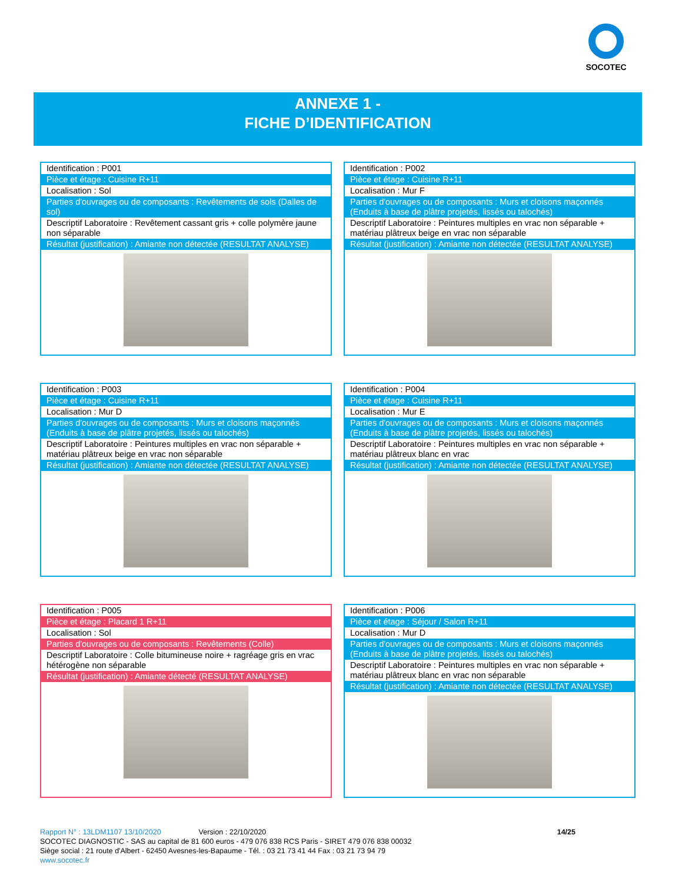SOCOTEC
ANNEXE 1 -
FICHE D’IDENTIFICATION
Identification : P001
Pièce et étage : Cuisine R+11
Localisation : Sol
Parties d'ouvrages ou de composants : Revêtements de sols (Dalles de sol)
Descriptif Laboratoire : Revêtement cassant gris + colle polymère jaune non séparable
Résultat (justification) : Amiante non détectée (RESULTAT ANALYSE)
Identification : P002
Pièce et étage : Cuisine R+11
Localisation : Mur F
Parties d'ouvrages ou de composants : Murs et cloisons maçonnés (Enduits à base de plâtre projetés, lissés ou talochés)
Descriptif Laboratoire : Peintures multiples en vrac non séparable + matériau plâtreux beige en vrac non séparable
Résultat (justification) : Amiante non détectée (RESULTAT ANALYSE)
Identification : P003
Pièce et étage : Cuisine R+11
Localisation : Mur D
Parties d'ouvrages ou de composants : Murs et cloisons maçonnés (Enduits à base de plâtre projetés, lissés ou talochés)
Descriptif Laboratoire : Peintures multiples en vrac non séparable + matériau plâtreux beige en vrac non séparable
Résultat (justification) : Amiante non détectée (RESULTAT ANALYSE)
Identification : P004
Pièce et étage : Cuisine R+11
Localisation : Mur E
Parties d'ouvrages ou de composants : Murs et cloisons maçonnés (Enduits à base de plâtre projetés, lissés ou talochés)
Descriptif Laboratoire : Peintures multiples en vrac non séparable + matériau plâtreux blanc en vrac
Résultat (justification) : Amiante non détectée (RESULTAT ANALYSE)
Identification : P005
Pièce et étage : Placard 1 R+11
Localisation : Sol
Parties d'ouvrages ou de composants : Revêtements (Colle)
Descriptif Laboratoire : Colle bitumineuse noire + ragréage gris en vrac hétérogène non séparable
Résultat (justification) : Amiante détecté (RESULTAT ANALYSE)
Identification : P006
Pièce et étage : Séjour / Salon R+11
Localisation : Mur D
Parties d'ouvrages ou de composants : Murs et cloisons maçonnés (Enduits à base de plâtre projetés, lissés ou talochés)
Descriptif Laboratoire : Peintures multiples en vrac non séparable + matériau plâtreux blanc en vrac non séparable
Résultat (justification) : Amiante non détectée (RESULTAT ANALYSE)
Rapport N° : 13LDM1107 13/10/2020 Version : 22/10/2020 14/25
SOCOTEC DIAGNOSTIC - SAS au capital de 81 600 euros - 479 076 838 RCS Paris - SIRET 479 076 838 00032
Siège social : 21 route d'Albert - 62450 Avesnes-les-Bapaume - Tél. : 03 21 73 41 44 Fax : 03 21 73 94 79
www.socotec.fr